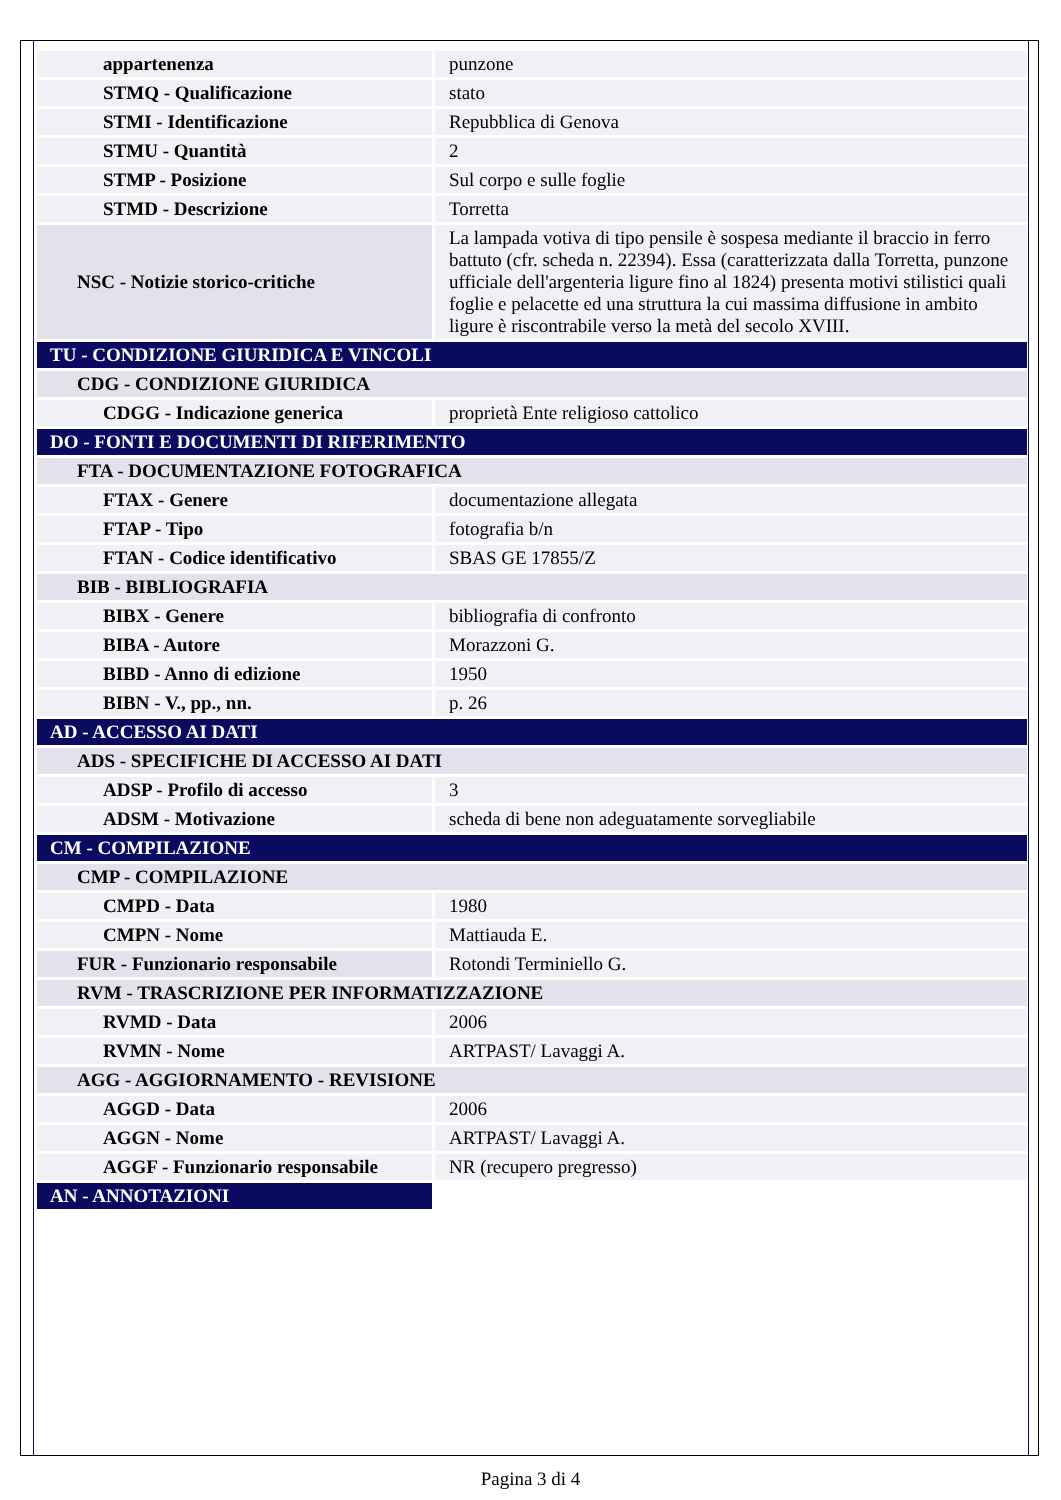| appartenenza | punzone |
| STMQ - Qualificazione | stato |
| STMI - Identificazione | Repubblica di Genova |
| STMU - Quantità | 2 |
| STMP - Posizione | Sul corpo e sulle foglie |
| STMD - Descrizione | Torretta |
| NSC - Notizie storico-critiche | La lampada votiva di tipo pensile è sospesa mediante il braccio in ferro battuto (cfr. scheda n. 22394). Essa (caratterizzata dalla Torretta, punzone ufficiale dell'argenteria ligure fino al 1824) presenta motivi stilistici quali foglie e pelacette ed una struttura la cui massima diffusione in ambito ligure è riscontrabile verso la metà del secolo XVIII. |
| TU - CONDIZIONE GIURIDICA E VINCOLI | |
| CDG - CONDIZIONE GIURIDICA | |
| CDGG - Indicazione generica | proprietà Ente religioso cattolico |
| DO - FONTI E DOCUMENTI DI RIFERIMENTO | |
| FTA - DOCUMENTAZIONE FOTOGRAFICA | |
| FTAX - Genere | documentazione allegata |
| FTAP - Tipo | fotografia b/n |
| FTAN - Codice identificativo | SBAS GE 17855/Z |
| BIB - BIBLIOGRAFIA | |
| BIBX - Genere | bibliografia di confronto |
| BIBA - Autore | Morazzoni G. |
| BIBD - Anno di edizione | 1950 |
| BIBN - V., pp., nn. | p. 26 |
| AD - ACCESSO AI DATI | |
| ADS - SPECIFICHE DI ACCESSO AI DATI | |
| ADSP - Profilo di accesso | 3 |
| ADSM - Motivazione | scheda di bene non adeguatamente sorvegliabile |
| CM - COMPILAZIONE | |
| CMP - COMPILAZIONE | |
| CMPD - Data | 1980 |
| CMPN - Nome | Mattiauda E. |
| FUR - Funzionario responsabile | Rotondi Terminiello G. |
| RVM - TRASCRIZIONE PER INFORMATIZZAZIONE | |
| RVMD - Data | 2006 |
| RVMN - Nome | ARTPAST/ Lavaggi A. |
| AGG - AGGIORNAMENTO - REVISIONE | |
| AGGD - Data | 2006 |
| AGGN - Nome | ARTPAST/ Lavaggi A. |
| AGGF - Funzionario responsabile | NR (recupero pregresso) |
| AN - ANNOTAZIONI | |
Pagina 3 di 4